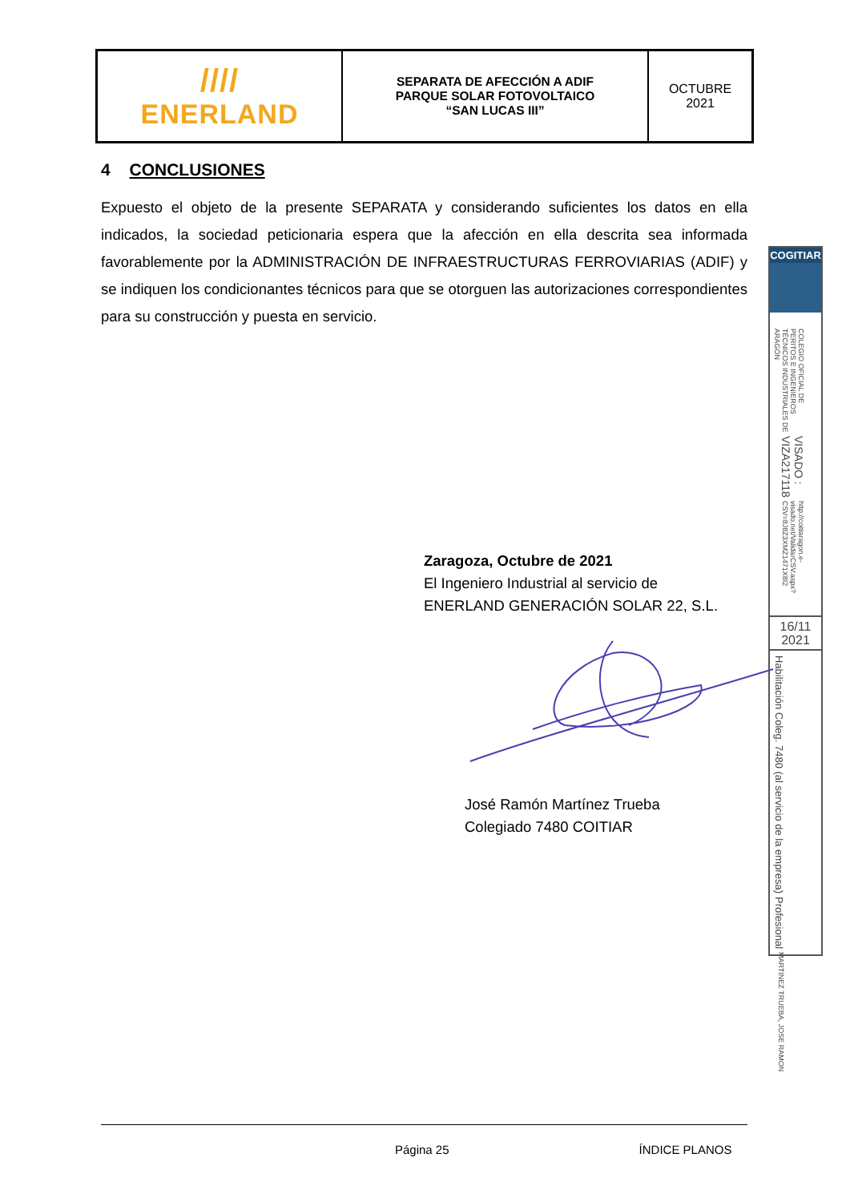| //// ENERLAND | SEPARATA DE AFECCIÓN A ADIF PARQUE SOLAR FOTOVOLTAICO “SAN LUCAS III” | OCTUBRE 2021 |
4 CONCLUSIONES
Expuesto el objeto de la presente SEPARATA y considerando suficientes los datos en ella indicados, la sociedad peticionaria espera que la afección en ella descrita sea informada favorablemente por la ADMINISTRACIÓN DE INFRAESTRUCTURAS FERROVIARIAS (ADIF) y se indiquen los condicionantes técnicos para que se otorguen las autorizaciones correspondientes para su construcción y puesta en servicio.
Zaragoza, Octubre de 2021
El Ingeniero Industrial al servicio de
ENERLAND GENERACIÓN SOLAR 22, S.L.
José Ramón Martínez Trueba
Colegiado 7480 COITIAR
COGITIAR
COLEGIO OFICIAL DE PERITOS E INGENIEROS TÉCNICOS INDUSTRIALES DE ARAGÓN VISADO : VIZA217118 http://coitiaragon.e-visado.net/ValidarCSV.aspx?CSV=8J8Z3XMZ1471X8I2
16/11
2021
Habilitación Coleg. 7480 (al servicio de la empresa) Profesional MARTINEZ TRUEBA, JOSE RAMON
Página 25 ÍNDICE PLANOS